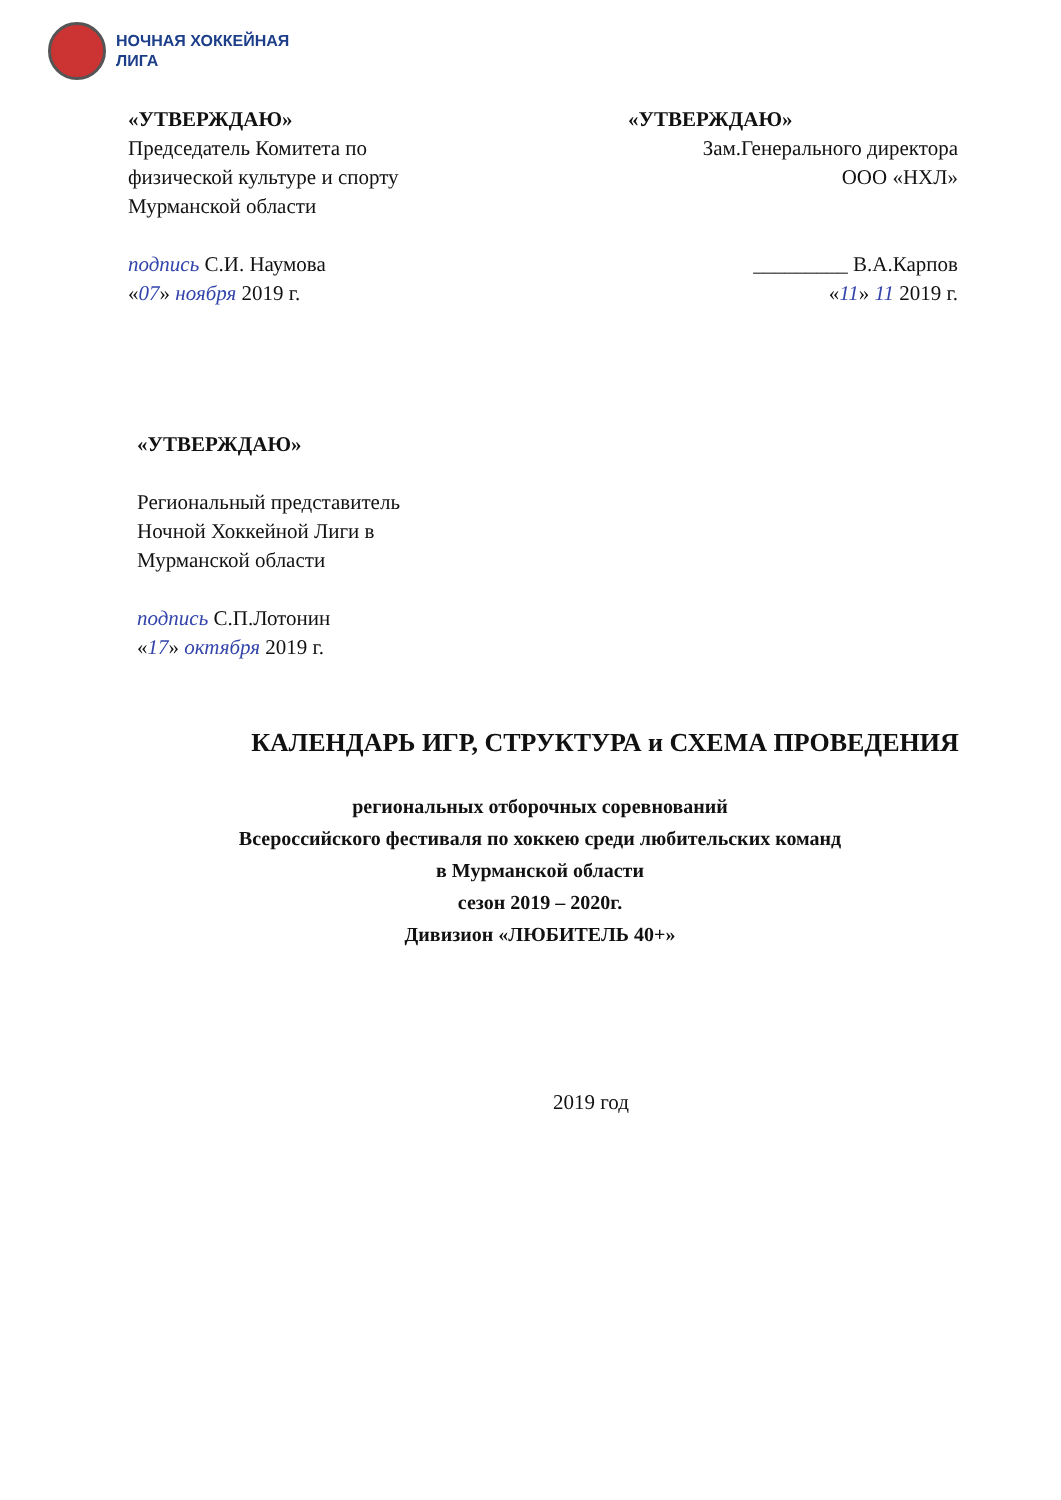НОЧНАЯ ХОККЕЙНАЯ
ЛИГА
«УТВЕРЖДАЮ»
Председатель Комитета по физической культуре и спорту Мурманской области
подпись С.И. Наумова
«07» ноября 2019 г.
«УТВЕРЖДАЮ»
Зам.Генерального директора
ООО «НХЛ»
_________ В.А.Карпов
«11» 11 2019 г.
«УТВЕРЖДАЮ»
Региональный представитель
Ночной Хоккейной Лиги в
Мурманской области
подпись С.П.Лотонин
«17» октября 2019 г.
КАЛЕНДАРЬ ИГР, СТРУКТУРА и СХЕМА ПРОВЕДЕНИЯ
региональных отборочных соревнований
Всероссийского фестиваля по хоккею среди любительских команд
в Мурманской области
сезон 2019 – 2020г.
Дивизион «ЛЮБИТЕЛЬ 40+»
2019 год